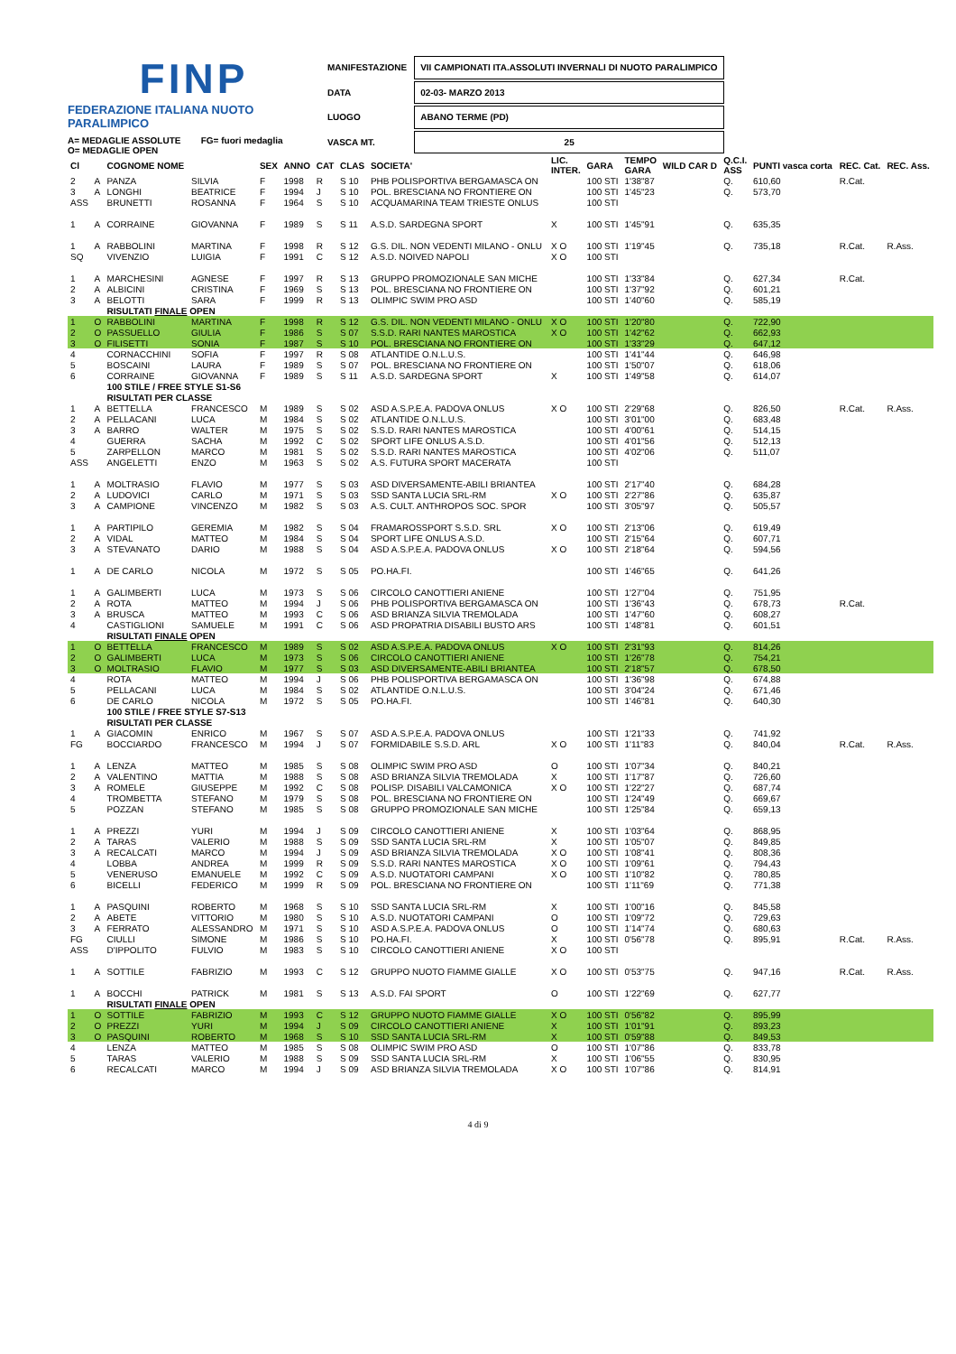FINP
FEDERAZIONE ITALIANA NUOTO PARALIMPICO
A= MEDAGLIE ASSOLUTE FG= fuori medaglia
O= MEDAGLIE OPEN
| MANIFESTAZIONE | VII CAMPIONATI ITA.ASSOLUTI INVERNALI DI NUOTO PARALIMPICO |
| DATA | 02-03- MARZO 2013 |
| LUOGO | ABANO TERME (PD) |
| VASCA MT. | 25 |
| Cl | | COGNOME NOME | | SEX | ANNO | CAT | CLAS | SOCIETA' | LIC. INTER. | GARA | TEMPO GARA | WILD CAR D | Q.C.I. ASS | PUNTI vasca corta | REC. Cat. | REC. Ass. |
| --- | --- | --- | --- | --- | --- | --- | --- | --- | --- | --- | --- | --- | --- | --- | --- | --- |
| 2 | A | PANZA | SILVIA | F | 1998 | R | S 10 | PHB POLISPORTIVA BERGAMASCA ON | | 100 STI | 1'38"87 | | Q. | 610,60 | R.Cat. | |
| 3 | A | LONGHI | BEATRICE | F | 1994 | J | S 10 | POL. BRESCIANA NO FRONTIERE ON | | 100 STI | 1'45"23 | | Q. | 573,70 | | |
| ASS | | BRUNETTI | ROSANNA | F | 1964 | S | S 10 | ACQUAMARINA TEAM TRIESTE ONLUS | | 100 STI | | | | | | |
| 1 | A | CORRAINE | GIOVANNA | F | 1989 | S | S 11 | A.S.D. SARDEGNA SPORT | X | 100 STI | 1'45"91 | | Q. | 635,35 | | |
| 1 | A | RABBOLINI | MARTINA | F | 1998 | R | S 12 | G.S. DIL. NON VEDENTI MILANO - ONLU | X O | 100 STI | 1'19"45 | | Q. | 735,18 | R.Cat. | R.Ass. |
| SQ | | VIVENZIO | LUIGIA | F | 1991 | C | S 12 | A.S.D. NOIVED NAPOLI | X O | 100 STI | | | | | | |
| 1 | A | MARCHESINI | AGNESE | F | 1997 | R | S 13 | GRUPPO PROMOZIONALE SAN MICHE | | 100 STI | 1'33"84 | | Q. | 627,34 | R.Cat. | |
| 2 | A | ALBICINI | CRISTINA | F | 1969 | S | S 13 | POL. BRESCIANA NO FRONTIERE ON | | 100 STI | 1'37"92 | | Q. | 601,21 | | |
| 3 | A | BELOTTI | SARA | F | 1999 | R | S 13 | OLIMPIC SWIM PRO ASD | | 100 STI | 1'40"60 | | Q. | 585,19 | | |
| | | RISULTATI FINALE OPEN | | | | | | | | | | | | | | |
| 1 | O | RABBOLINI | MARTINA | F | 1998 | R | S 12 | G.S. DIL. NON VEDENTI MILANO - ONLU | X O | 100 STI | 1'20"80 | | Q. | 722,90 | | |
| 2 | O | PASSUELLO | GIULIA | F | 1986 | S | S 07 | S.S.D. RARI NANTES MAROSTICA | X O | 100 STI | 1'42"62 | | Q. | 662,93 | | |
| 3 | O | FILISETTI | SONIA | F | 1987 | S | S 10 | POL. BRESCIANA NO FRONTIERE ON | | 100 STI | 1'33"29 | | Q. | 647,12 | | |
| 4 | | CORNACCHINI | SOFIA | F | 1997 | R | S 08 | ATLANTIDE O.N.L.U.S. | | 100 STI | 1'41"44 | | Q. | 646,98 | | |
| 5 | | BOSCAINI | LAURA | F | 1989 | S | S 07 | POL. BRESCIANA NO FRONTIERE ON | | 100 STI | 1'50"07 | | Q. | 618,06 | | |
| 6 | | CORRAINE | GIOVANNA | F | 1989 | S | S 11 | A.S.D. SARDEGNA SPORT | X | 100 STI | 1'49"58 | | Q. | 614,07 | | |
| | | 100 STILE / FREE STYLE S1-S6 | | | | | | | | | | | | | | |
| | | RISULTATI PER CLASSE | | | | | | | | | | | | | | |
| 1 | A | BETTELLA | FRANCESCO | M | 1989 | S | S 02 | ASD A.S.P.E.A. PADOVA ONLUS | X O | 100 STI | 2'29"68 | | Q. | 826,50 | R.Cat. | R.Ass. |
| 2 | A | PELLACANI | LUCA | M | 1984 | S | S 02 | ATLANTIDE O.N.L.U.S. | | 100 STI | 3'01"00 | | Q. | 683,48 | | |
| 3 | A | BARRO | WALTER | M | 1975 | S | S 02 | S.S.D. RARI NANTES MAROSTICA | | 100 STI | 4'00"61 | | Q. | 514,15 | | |
| 4 | | GUERRA | SACHA | M | 1992 | C | S 02 | SPORT LIFE ONLUS A.S.D. | | 100 STI | 4'01"56 | | Q. | 512,13 | | |
| 5 | | ZARPELLON | MARCO | M | 1981 | S | S 02 | S.S.D. RARI NANTES MAROSTICA | | 100 STI | 4'02"06 | | Q. | 511,07 | | |
| ASS | | ANGELETTI | ENZO | M | 1963 | S | S 02 | A.S. FUTURA SPORT MACERATA | | 100 STI | | | | | | |
| 1 | A | MOLTRASIO | FLAVIO | M | 1977 | S | S 03 | ASD DIVERSAMENTE-ABILI BRIANTEA | | 100 STI | 2'17"40 | | Q. | 684,28 | | |
| 2 | A | LUDOVICI | CARLO | M | 1971 | S | S 03 | SSD SANTA LUCIA SRL-RM | X O | 100 STI | 2'27"86 | | Q. | 635,87 | | |
| 3 | A | CAMPIONE | VINCENZO | M | 1982 | S | S 03 | A.S. CULT. ANTHROPOS SOC. SPOR | | 100 STI | 3'05"97 | | Q. | 505,57 | | |
| 1 | A | PARTIPILO | GEREMIA | M | 1982 | S | S 04 | FRAMAROSSPORT S.S.D. SRL | X O | 100 STI | 2'13"06 | | Q. | 619,49 | | |
| 2 | A | VIDAL | MATTEO | M | 1984 | S | S 04 | SPORT LIFE ONLUS A.S.D. | | 100 STI | 2'15"64 | | Q. | 607,71 | | |
| 3 | A | STEVANATO | DARIO | M | 1988 | S | S 04 | ASD A.S.P.E.A. PADOVA ONLUS | X O | 100 STI | 2'18"64 | | Q. | 594,56 | | |
| 1 | A | DE CARLO | NICOLA | M | 1972 | S | S 05 | PO.HA.FI. | | 100 STI | 1'46"65 | | Q. | 641,26 | | |
| 1 | A | GALIMBERTI | LUCA | M | 1973 | S | S 06 | CIRCOLO CANOTTIERI ANIENE | | 100 STI | 1'27"04 | | Q. | 751,95 | | |
| 2 | A | ROTA | MATTEO | M | 1994 | J | S 06 | PHB POLISPORTIVA BERGAMASCA ON | | 100 STI | 1'36"43 | | Q. | 678,73 | R.Cat. | |
| 3 | A | BRUSCA | MATTEO | M | 1993 | C | S 06 | ASD BRIANZA SILVIA TREMOLADA | | 100 STI | 1'47"60 | | Q. | 608,27 | | |
| 4 | | CASTIGLIONI | SAMUELE | M | 1991 | C | S 06 | ASD PROPATRIA DISABILI BUSTO ARS | | 100 STI | 1'48"81 | | Q. | 601,51 | | |
| | | RISULTATI FINALE OPEN | | | | | | | | | | | | | | |
| 1 | O | BETTELLA | FRANCESCO | M | 1989 | S | S 02 | ASD A.S.P.E.A. PADOVA ONLUS | X O | 100 STI | 2'31"93 | | Q. | 814,26 | | |
| 2 | O | GALIMBERTI | LUCA | M | 1973 | S | S 06 | CIRCOLO CANOTTIERI ANIENE | | 100 STI | 1'26"78 | | Q. | 754,21 | | |
| 3 | O | MOLTRASIO | FLAVIO | M | 1977 | S | S 03 | ASD DIVERSAMENTE-ABILI BRIANTEA | | 100 STI | 2'18"57 | | Q. | 678,50 | | |
| 4 | | ROTA | MATTEO | M | 1994 | J | S 06 | PHB POLISPORTIVA BERGAMASCA ON | | 100 STI | 1'36"98 | | Q. | 674,88 | | |
| 5 | | PELLACANI | LUCA | M | 1984 | S | S 02 | ATLANTIDE O.N.L.U.S. | | 100 STI | 3'04"24 | | Q. | 671,46 | | |
| 6 | | DE CARLO | NICOLA | M | 1972 | S | S 05 | PO.HA.FI. | | 100 STI | 1'46"81 | | Q. | 640,30 | | |
| | | 100 STILE / FREE STYLE S7-S13 | | | | | | | | | | | | | | |
| | | RISULTATI PER CLASSE | | | | | | | | | | | | | | |
| 1 | A | GIACOMIN | ENRICO | M | 1967 | S | S 07 | ASD A.S.P.E.A. PADOVA ONLUS | | 100 STI | 1'21"33 | | Q. | 741,92 | | |
| FG | | BOCCIARDO | FRANCESCO | M | 1994 | J | S 07 | FORMIDABILE S.S.D. ARL | X O | 100 STI | 1'11"83 | | Q. | 840,04 | R.Cat. | R.Ass. |
| 1 | A | LENZA | MATTEO | M | 1985 | S | S 08 | OLIMPIC SWIM PRO ASD | O | 100 STI | 1'07"34 | | Q. | 840,21 | | |
| 2 | A | VALENTINO | MATTIA | M | 1988 | S | S 08 | ASD BRIANZA SILVIA TREMOLADA | X | 100 STI | 1'17"87 | | Q. | 726,60 | | |
| 3 | A | ROMELE | GIUSEPPE | M | 1992 | C | S 08 | POLISP. DISABILI VALCAMONICA | X O | 100 STI | 1'22"27 | | Q. | 687,74 | | |
| 4 | | TROMBETTA | STEFANO | M | 1979 | S | S 08 | POL. BRESCIANA NO FRONTIERE ON | | 100 STI | 1'24"49 | | Q. | 669,67 | | |
| 5 | | POZZAN | STEFANO | M | 1985 | S | S 08 | GRUPPO PROMOZIONALE SAN MICHE | | 100 STI | 1'25"84 | | Q. | 659,13 | | |
| 1 | A | PREZZI | YURI | M | 1994 | J | S 09 | CIRCOLO CANOTTIERI ANIENE | X | 100 STI | 1'03"64 | | Q. | 868,95 | | |
| 2 | A | TARAS | VALERIO | M | 1988 | S | S 09 | SSD SANTA LUCIA SRL-RM | X | 100 STI | 1'05"07 | | Q. | 849,85 | | |
| 3 | A | RECALCATI | MARCO | M | 1994 | J | S 09 | ASD BRIANZA SILVIA TREMOLADA | X O | 100 STI | 1'08"41 | | Q. | 808,36 | | |
| 4 | | LOBBA | ANDREA | M | 1999 | R | S 09 | S.S.D. RARI NANTES MAROSTICA | X O | 100 STI | 1'09"61 | | Q. | 794,43 | | |
| 5 | | VENERUSO | EMANUELE | M | 1992 | C | S 09 | A.S.D. NUOTATORI CAMPANI | X O | 100 STI | 1'10"82 | | Q. | 780,85 | | |
| 6 | | BICELLI | FEDERICO | M | 1999 | R | S 09 | POL. BRESCIANA NO FRONTIERE ON | | 100 STI | 1'11"69 | | Q. | 771,38 | | |
| 1 | A | PASQUINI | ROBERTO | M | 1968 | S | S 10 | SSD SANTA LUCIA SRL-RM | X | 100 STI | 1'00"16 | | Q. | 845,58 | | |
| 2 | A | ABETE | VITTORIO | M | 1980 | S | S 10 | A.S.D. NUOTATORI CAMPANI | O | 100 STI | 1'09"72 | | Q. | 729,63 | | |
| 3 | A | FERRATO | ALESSANDRO | M | 1971 | S | S 10 | ASD A.S.P.E.A. PADOVA ONLUS | O | 100 STI | 1'14"74 | | Q. | 680,63 | | |
| FG | | CIULLI | SIMONE | M | 1986 | S | S 10 | PO.HA.FI. | X | 100 STI | 0'56"78 | | Q. | 895,91 | R.Cat. | R.Ass. |
| ASS | | D'IPPOLITO | FULVIO | M | 1983 | S | S 10 | CIRCOLO CANOTTIERI ANIENE | X O | 100 STI | | | | | | |
| 1 | A | SOTTILE | FABRIZIO | M | 1993 | C | S 12 | GRUPPO NUOTO FIAMME GIALLE | X O | 100 STI | 0'53"75 | | Q. | 947,16 | R.Cat. | R.Ass. |
| 1 | A | BOCCHI | PATRICK | M | 1981 | S | S 13 | A.S.D. FAI SPORT | O | 100 STI | 1'22"69 | | Q. | 627,77 | | |
| | | RISULTATI FINALE OPEN | | | | | | | | | | | | | | |
| 1 | O | SOTTILE | FABRIZIO | M | 1993 | C | S 12 | GRUPPO NUOTO FIAMME GIALLE | X O | 100 STI | 0'56"82 | | Q. | 895,99 | | |
| 2 | O | PREZZI | YURI | M | 1994 | J | S 09 | CIRCOLO CANOTTIERI ANIENE | X | 100 STI | 1'01"91 | | Q. | 893,23 | | |
| 3 | O | PASQUINI | ROBERTO | M | 1968 | S | S 10 | SSD SANTA LUCIA SRL-RM | X | 100 STI | 0'59"88 | | Q. | 849,53 | | |
| 4 | | LENZA | MATTEO | M | 1985 | S | S 08 | OLIMPIC SWIM PRO ASD | O | 100 STI | 1'07"86 | | Q. | 833,78 | | |
| 5 | | TARAS | VALERIO | M | 1988 | S | S 09 | SSD SANTA LUCIA SRL-RM | X | 100 STI | 1'06"55 | | Q. | 830,95 | | |
| 6 | | RECALCATI | MARCO | M | 1994 | J | S 09 | ASD BRIANZA SILVIA TREMOLADA | X O | 100 STI | 1'07"86 | | Q. | 814,91 | | |
4 di 9